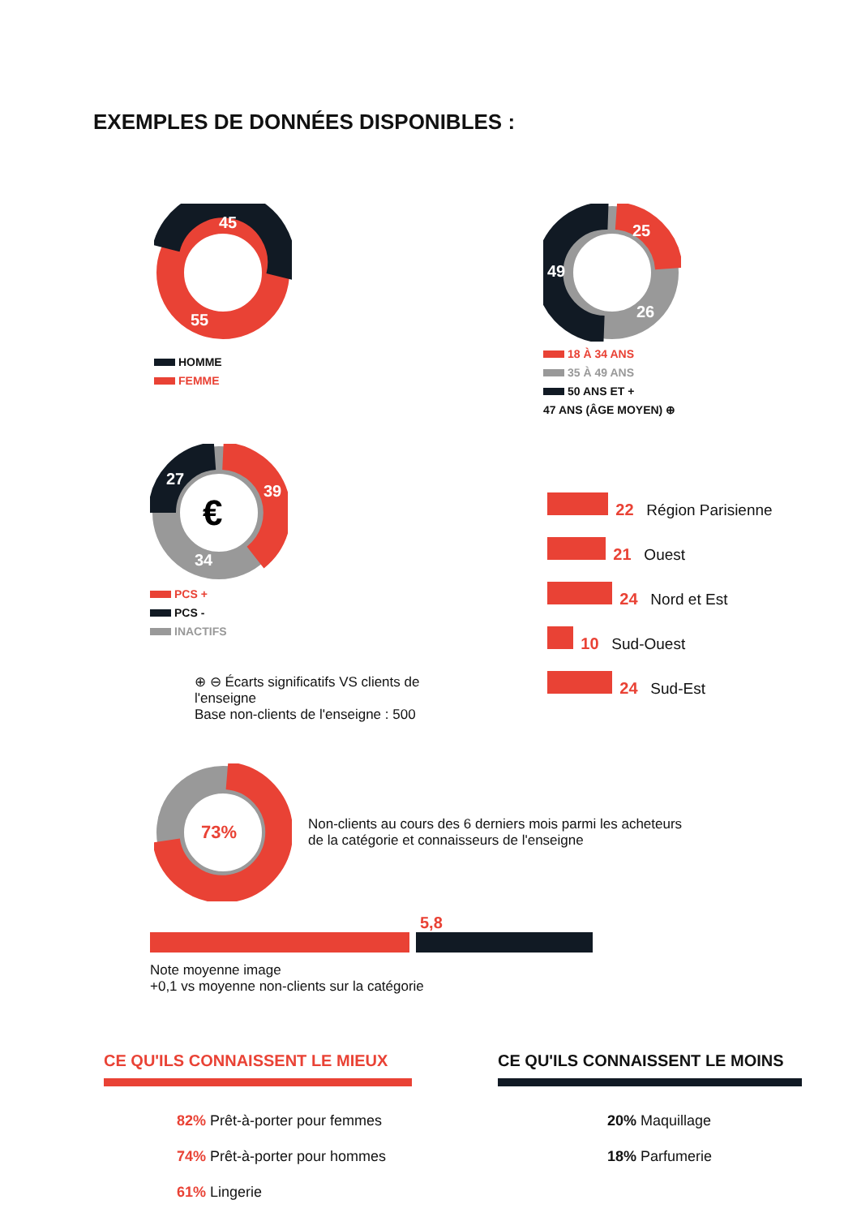EXEMPLES DE DONNÉES DISPONIBLES :
45
55
HOMME
FEMME
25
49
26
18 À 34 ANS
35 À 49 ANS
50 ANS ET +
47 ANS (ÂGE MOYEN) ⊕
€
27
39
34
PCS +
PCS -
INACTIFS
⊕ ⊖ Écarts significatifs VS clients de l'enseigne
Base non-clients de l'enseigne : 500
22 Région Parisienne
21 Ouest
24 Nord et Est
10 Sud-Ouest
24 Sud-Est
73%
Non-clients au cours des 6 derniers mois parmi les acheteurs
de la catégorie et connaisseurs de l'enseigne
5,8
Note moyenne image
+0,1 vs moyenne non-clients sur la catégorie
CE QU'ILS CONNAISSENT LE MIEUX
82% Prêt-à-porter pour femmes
74% Prêt-à-porter pour hommes
61% Lingerie
CE QU'ILS CONNAISSENT LE MOINS
20% Maquillage
18% Parfumerie